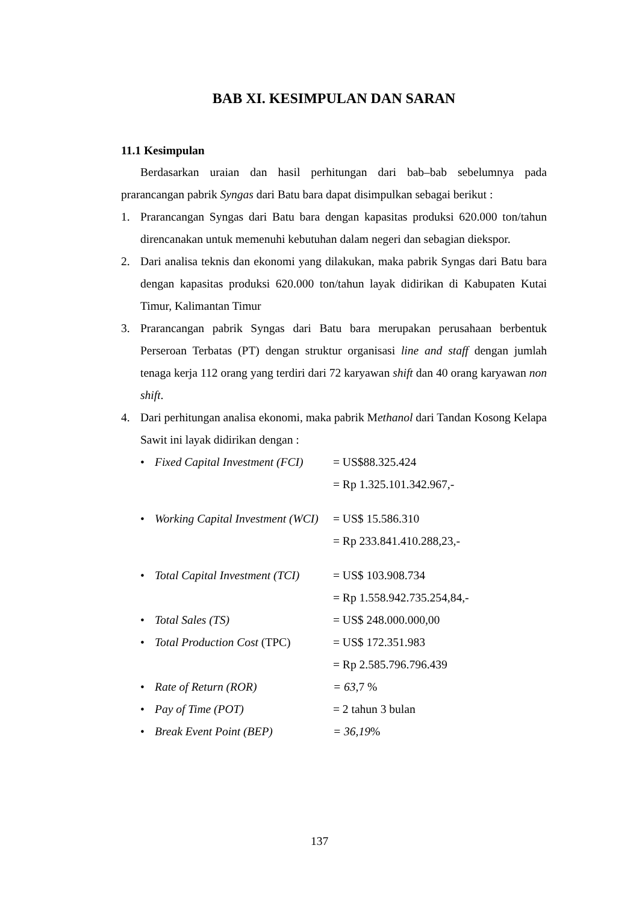BAB XI. KESIMPULAN DAN SARAN
11.1 Kesimpulan
Berdasarkan uraian dan hasil perhitungan dari bab–bab sebelumnya pada prarancangan pabrik Syngas dari Batu bara dapat disimpulkan sebagai berikut :
1. Prarancangan Syngas dari Batu bara dengan kapasitas produksi 620.000 ton/tahun direncanakan untuk memenuhi kebutuhan dalam negeri dan sebagian diekspor.
2. Dari analisa teknis dan ekonomi yang dilakukan, maka pabrik Syngas dari Batu bara dengan kapasitas produksi 620.000 ton/tahun layak didirikan di Kabupaten Kutai Timur, Kalimantan Timur
3. Prarancangan pabrik Syngas dari Batu bara merupakan perusahaan berbentuk Perseroan Terbatas (PT) dengan struktur organisasi line and staff dengan jumlah tenaga kerja 112 orang yang terdiri dari 72 karyawan shift dan 40 orang karyawan non shift.
4. Dari perhitungan analisa ekonomi, maka pabrik Methanol dari Tandan Kosong Kelapa Sawit ini layak didirikan dengan :
• Fixed Capital Investment (FCI)
= US$88.325.424
= Rp 1.325.101.342.967,-
• Working Capital Investment (WCI)
= US$ 15.586.310
= Rp 233.841.410.288,23,-
• Total Capital Investment (TCI)
= US$ 103.908.734
= Rp 1.558.942.735.254,84,-
• Total Sales (TS) = US$ 248.000.000,00
• Total Production Cost (TPC)
= US$ 172.351.983
= Rp 2.585.796.796.439
• Rate of Return (ROR) = 63,7 %
• Pay of Time (POT) = 2 tahun 3 bulan
• Break Event Point (BEP) = 36,19%
137